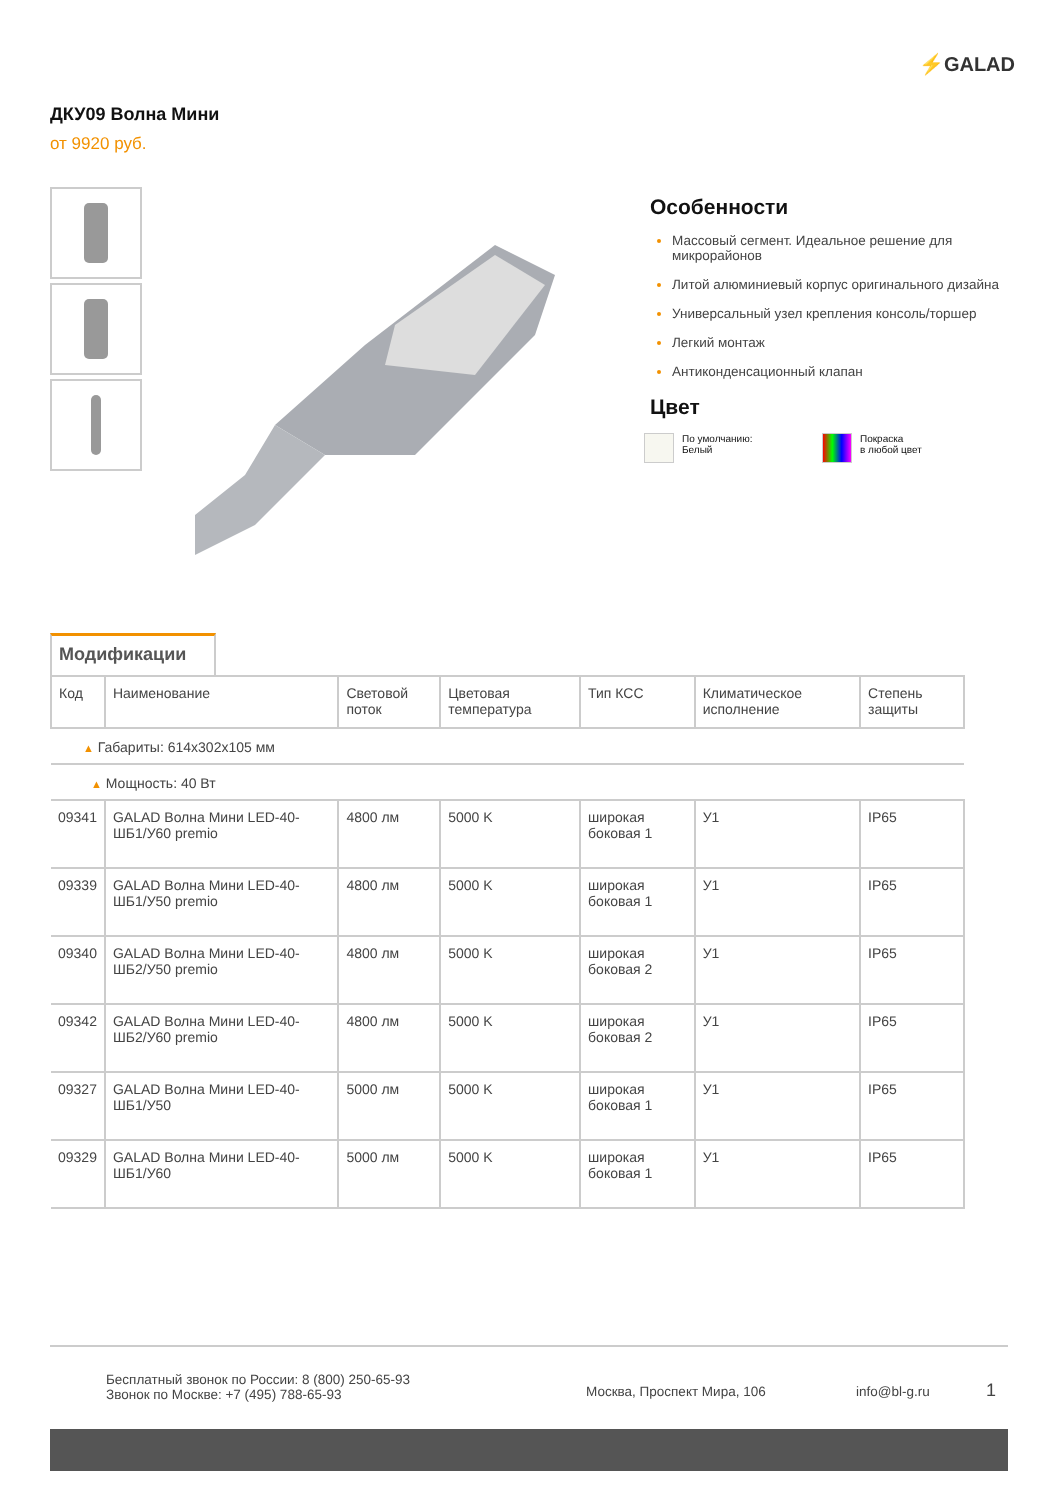⚡GALAD
ДКУ09 Волна Мини
от 9920 руб.
Особенности
Массовый сегмент. Идеальное решение для микрорайонов
Литой алюминиевый корпус оригинального дизайна
Универсальный узел крепления консоль/торшер
Легкий монтаж
Антиконденсационный клапан
Цвет
По умолчанию:
Белый
Покраска
в любой цвет
Модификации
| Код | Наименование | Световой поток | Цветовая температура | Тип КСС | Климатическое исполнение | Степень защиты |
| --- | --- | --- | --- | --- | --- | --- |
| ▲ Габариты: 614x302x105 мм | | | | | | |
| ▲ Мощность: 40 Вт | | | | | | |
| 09341 | GALAD Волна Мини LED-40-ШБ1/У60 premio | 4800 лм | 5000 K | широкая боковая 1 | У1 | IP65 |
| 09339 | GALAD Волна Мини LED-40-ШБ1/У50 premio | 4800 лм | 5000 K | широкая боковая 1 | У1 | IP65 |
| 09340 | GALAD Волна Мини LED-40-ШБ2/У50 premio | 4800 лм | 5000 K | широкая боковая 2 | У1 | IP65 |
| 09342 | GALAD Волна Мини LED-40-ШБ2/У60 premio | 4800 лм | 5000 K | широкая боковая 2 | У1 | IP65 |
| 09327 | GALAD Волна Мини LED-40-ШБ1/У50 | 5000 лм | 5000 K | широкая боковая 1 | У1 | IP65 |
| 09329 | GALAD Волна Мини LED-40-ШБ1/У60 | 5000 лм | 5000 K | широкая боковая 1 | У1 | IP65 |
Бесплатный звонок по России: 8 (800) 250-65-93
Звонок по Москве: +7 (495) 788-65-93
Москва, Проспект Мира, 106 info@bl-g.ru
1